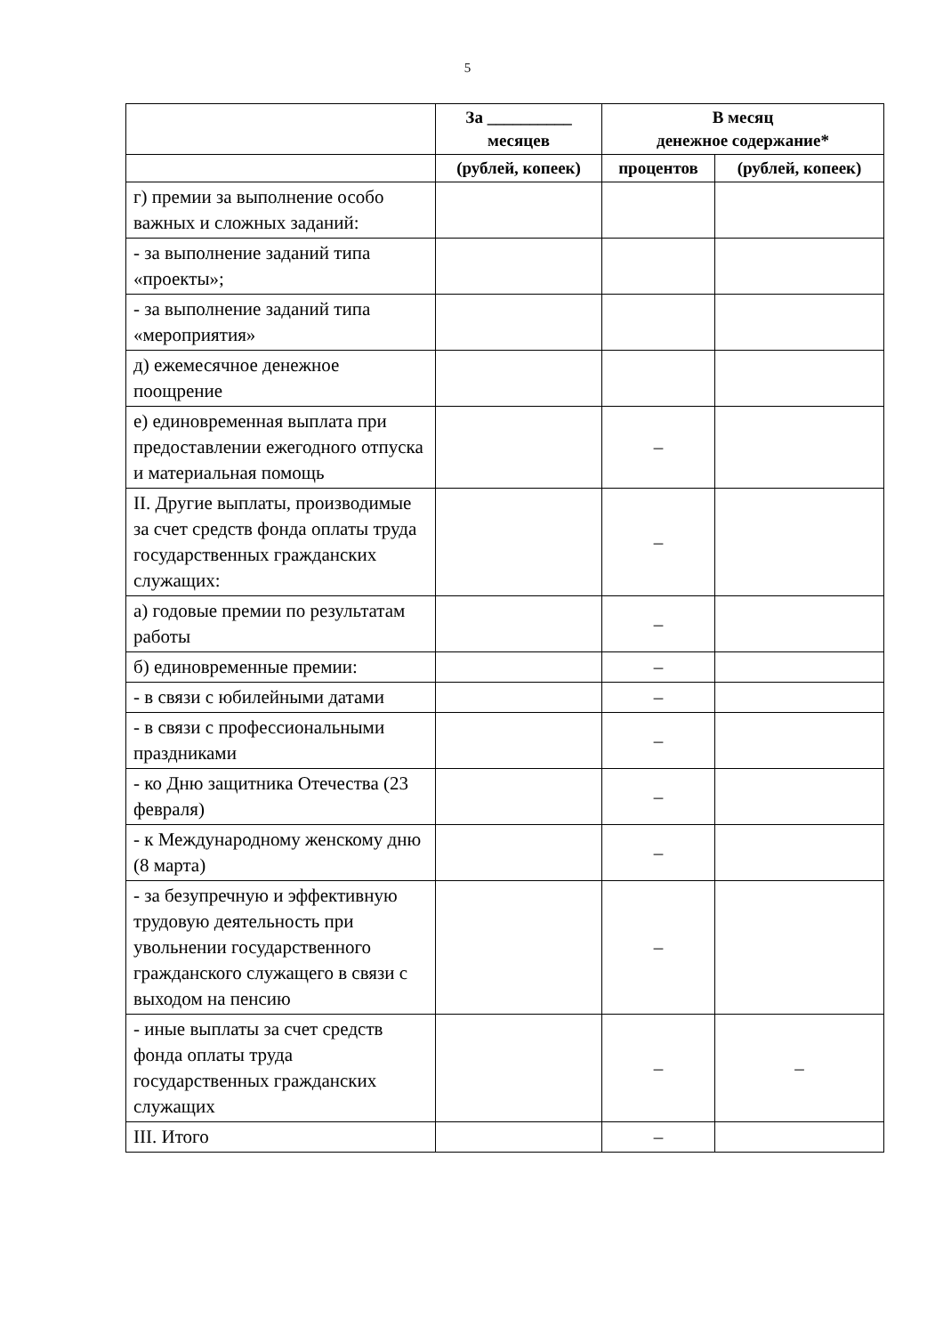5
| | За __________ месяцев | В месяц денежное содержание* | |
| --- | --- | --- | --- |
| | (рублей, копеек) | процентов | (рублей, копеек) |
| г) премии за выполнение особо важных и сложных заданий: | | | |
| - за выполнение заданий типа «проекты»; | | | |
| - за выполнение заданий типа «мероприятия» | | | |
| д) ежемесячное денежное поощрение | | | |
| е) единовременная выплата при предоставлении ежегодного отпуска и материальная помощь | | – | |
| II. Другие выплаты, производимые за счет средств фонда оплаты труда государственных гражданских служащих: | | – | |
| а) годовые премии по результатам работы | | – | |
| б) единовременные премии: | | – | |
| - в связи с юбилейными датами | | – | |
| - в связи с профессиональными праздниками | | – | |
| - ко Дню защитника Отечества (23 февраля) | | – | |
| - к Международному женскому дню (8 марта) | | – | |
| - за безупречную и эффективную трудовую деятельность при увольнении государственного гражданского служащего в связи с выходом на пенсию | | – | |
| - иные выплаты за счет средств фонда оплаты труда государственных гражданских служащих | | – | – |
| III. Итого | | – | |